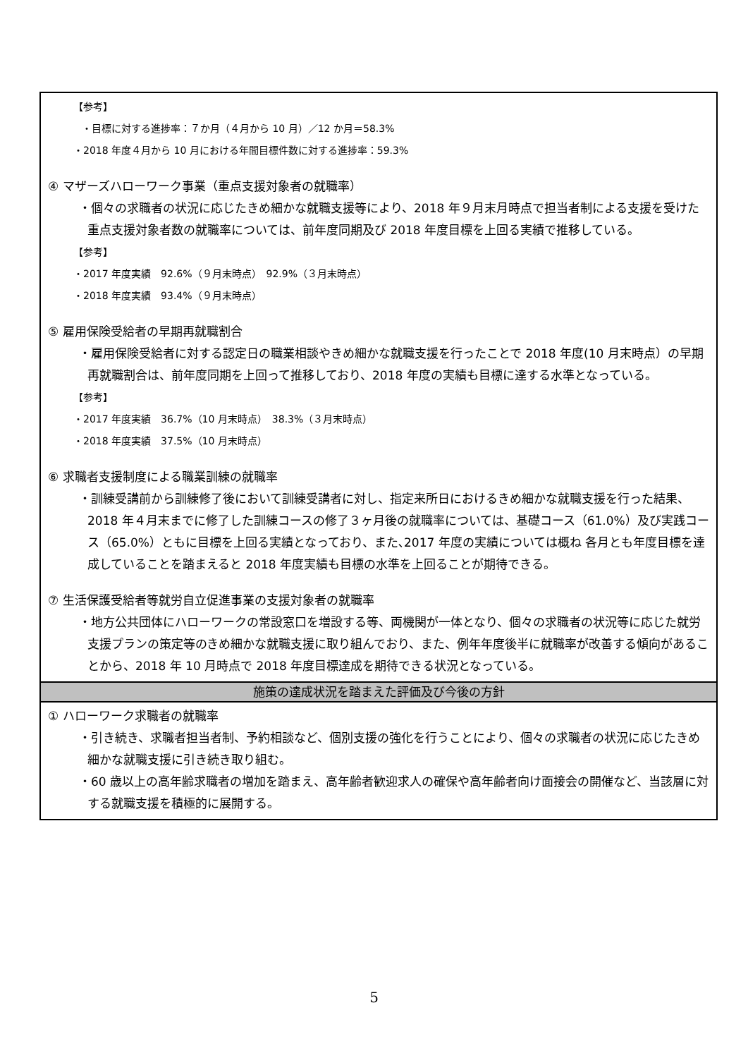【参考】
・目標に対する進捗率：７か月（４月から 10 月）／12 か月＝58.3%
・2018 年度４月から 10 月における年間目標件数に対する進捗率：59.3%
④ マザーズハローワーク事業（重点支援対象者の就職率）
・個々の求職者の状況に応じたきめ細かな就職支援等により、2018 年９月末月時点で担当者制による支援を受けた重点支援対象者数の就職率については、前年度同期及び 2018 年度目標を上回る実績で推移している。
【参考】
・2017 年度実績　92.6%（９月末時点）　92.9%（３月末時点）
・2018 年度実績　93.4%（９月末時点）
⑤ 雇用保険受給者の早期再就職割合
・雇用保険受給者に対する認定日の職業相談やきめ細かな就職支援を行ったことで 2018 年度(10 月末時点）の早期再就職割合は、前年度同期を上回って推移しており、2018 年度の実績も目標に達する水準となっている。
【参考】
・2017 年度実績　36.7%（10 月末時点）　38.3%（３月末時点）
・2018 年度実績　37.5%（10 月末時点）
⑥ 求職者支援制度による職業訓練の就職率
・訓練受講前から訓練修了後において訓練受講者に対し、指定来所日におけるきめ細かな就職支援を行った結果、2018 年４月末までに修了した訓練コースの修了３ヶ月後の就職率については、基礎コース（61.0%）及び実践コース（65.0%）ともに目標を上回る実績となっており、また､2017 年度の実績については概ね 各月とも年度目標を達成していることを踏まえると 2018 年度実績も目標の水準を上回ることが期待できる。
⑦ 生活保護受給者等就労自立促進事業の支援対象者の就職率
・地方公共団体にハローワークの常設窓口を増設する等、両機関が一体となり、個々の求職者の状況等に応じた就労支援プランの策定等のきめ細かな就職支援に取り組んでおり、また、例年年度後半に就職率が改善する傾向があることから、2018 年 10 月時点で 2018 年度目標達成を期待できる状況となっている。
施策の達成状況を踏まえた評価及び今後の方針
① ハローワーク求職者の就職率
・引き続き、求職者担当者制、予約相談など、個別支援の強化を行うことにより、個々の求職者の状況に応じたきめ細かな就職支援に引き続き取り組む。
・60 歳以上の高年齢求職者の増加を踏まえ、高年齢者歓迎求人の確保や高年齢者向け面接会の開催など、当該層に対する就職支援を積極的に展開する。
5